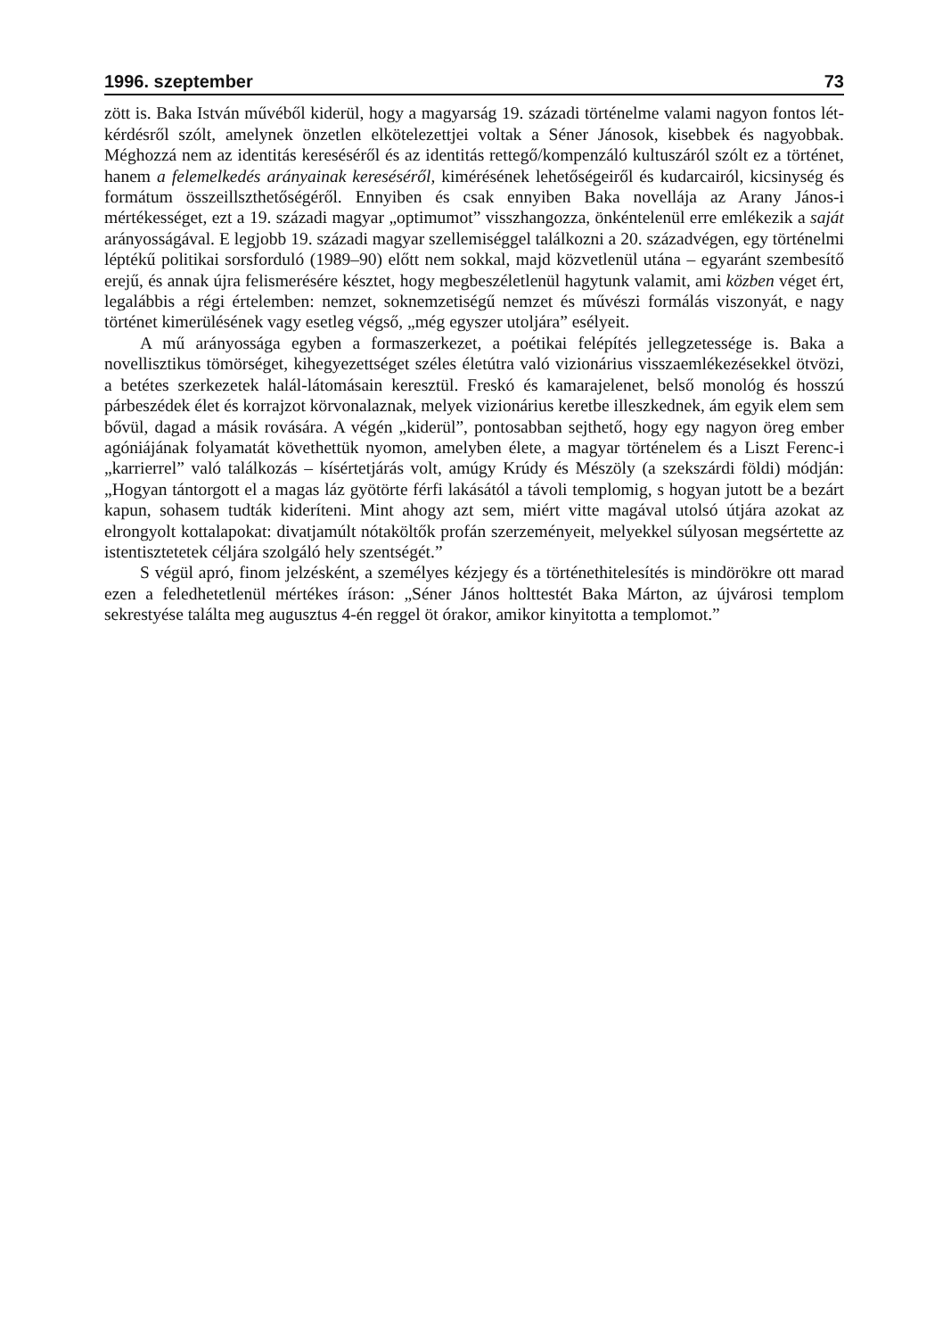1996. szeptember 73
zött is. Baka István művéből kiderül, hogy a magyarság 19. századi történelme valami nagyon fontos lét-kérdésről szólt, amelynek önzetlen elkötelezettjei voltak a Séner Jánosok, kisebbek és nagyobbak. Méghozzá nem az identitás kereséséről és az identitás rettegő/kompenzáló kultuszáról szólt ez a történet, hanem a felemelkedés arányainak kereséséről, kimérésének lehetőségeiről és kudarcairól, kicsinység és formátum összeillszthetőségéről. Ennyiben és csak ennyiben Baka novellája az Arany János-i mértékességet, ezt a 19. századi magyar „optimumot” visszhangozza, önkéntelenül erre emlékezik a saját arányosságával. E legjobb 19. századi magyar szellemiséggel találkozni a 20. századvégen, egy történelmi léptékű politikai sorsforduló (1989–90) előtt nem sokkal, majd közvetlenül utána – egyaránt szembesítő erejű, és annak újra felismerésére késztet, hogy megbeszéletlenül hagytunk valamit, ami közben véget ért, legalábbis a régi értelemben: nemzet, soknemzetiségű nemzet és művészi formálás viszonyát, e nagy történet kimerülésének vagy esetleg végső, „még egyszer utoljára” esélyeit.
A mű arányossága egyben a formaszerkezet, a poétikai felépítés jellegzetessége is. Baka a novellisztikus tömörséget, kihegyezettséget széles életútra való vizionárius visszaemlékezésekkel ötvözi, a betétes szerkezetek halál-látomásain keresztül. Freskó és kamarajelenet, belső monológ és hosszú párbeszédek élet és korrajzot körvonalaznak, melyek vizionárius keretbe illeszkednek, ám egyik elem sem bővül, dagad a másik rovására. A végén „kiderül”, pontosabban sejthető, hogy egy nagyon öreg ember agóniájának folyamatát követhettük nyomon, amelyben élete, a magyar történelem és a Liszt Ferenc-i „karrierrel” való találkozás – kísértetjárás volt, amúgy Krúdy és Mészöly (a szekszárdi földi) módján: „Hogyan tántorgott el a magas láz gyötörte férfi lakásától a távoli templomig, s hogyan jutott be a bezárt kapun, sohasem tudták kideríteni. Mint ahogy azt sem, miért vitte magával utolsó útjára azokat az elrongyolt kottalapokat: divatjamúlt nótaköltők profán szerzeményeit, melyekkel súlyosan megsértette az istentisztetetek céljára szolgáló hely szentségét.”
S végül apró, finom jelzésként, a személyes kézjegy és a történethitelesítés is mindörökre ott marad ezen a feledhetetlenül mértékes íráson: „Séner János holttestét Baka Márton, az újvárosi templom sekrestyése találta meg augusztus 4-én reggel öt órakor, amikor kinyitotta a templomot.”